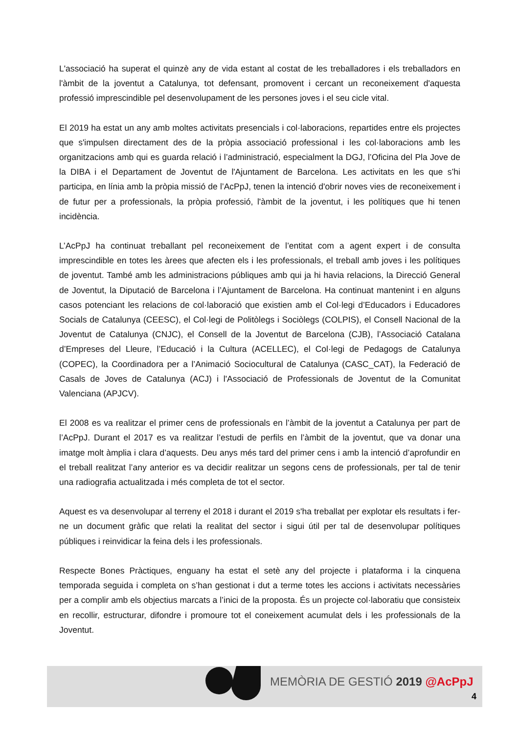L'associació ha superat el quinzè any de vida estant al costat de les treballadores i els treballadors en l'àmbit de la joventut a Catalunya, tot defensant, promovent i cercant un reconeixement d'aquesta professió imprescindible pel desenvolupament de les persones joves i el seu cicle vital.
El 2019 ha estat un any amb moltes activitats presencials i col·laboracions, repartides entre els projectes que s'impulsen directament des de la pròpia associació professional i les col·laboracions amb les organitzacions amb qui es guarda relació i l’administració, especialment la DGJ, l’Oficina del Pla Jove de la DIBA i el Departament de Joventut de l'Ajuntament de Barcelona. Les activitats en les que s’hi participa, en línia amb la pròpia missió de l’AcPpJ, tenen la intenció d'obrir noves vies de reconeixement i de futur per a professionals, la pròpia professió, l'àmbit de la joventut, i les polítiques que hi tenen incidència.
L’AcPpJ ha continuat treballant pel reconeixement de l’entitat com a agent expert i de consulta imprescindible en totes les àrees que afecten els i les professionals, el treball amb joves i les polítiques de joventut. També amb les administracions públiques amb qui ja hi havia relacions, la Direcció General de Joventut, la Diputació de Barcelona i l’Ajuntament de Barcelona. Ha continuat mantenint i en alguns casos potenciant les relacions de col·laboració que existien amb el Col·legi d’Educadors i Educadores Socials de Catalunya (CEESC), el Col·legi de Politòlegs i Sociòlegs (COLPIS), el Consell Nacional de la Joventut de Catalunya (CNJC), el Consell de la Joventut de Barcelona (CJB), l’Associació Catalana d’Empreses del Lleure, l’Educació i la Cultura (ACELLEC), el Col·legi de Pedagogs de Catalunya (COPEC), la Coordinadora per a l’Animació Sociocultural de Catalunya (CASC_CAT), la Federació de Casals de Joves de Catalunya (ACJ) i l'Associació de Professionals de Joventut de la Comunitat Valenciana (APJCV).
El 2008 es va realitzar el primer cens de professionals en l’àmbit de la joventut a Catalunya per part de l’AcPpJ. Durant el 2017 es va realitzar l’estudi de perfils en l’àmbit de la joventut, que va donar una imatge molt àmplia i clara d’aquests. Deu anys més tard del primer cens i amb la intenció d’aprofundir en el treball realitzat l’any anterior es va decidir realitzar un segons cens de professionals, per tal de tenir una radiografia actualitzada i més completa de tot el sector.
Aquest es va desenvolupar al terreny el 2018 i durant el 2019 s'ha treballat per explotar els resultats i fer-ne un document gràfic que relati la realitat del sector i sigui útil per tal de desenvolupar polítiques públiques i reinvidicar la feina dels i les professionals.
Respecte Bones Pràctiques, enguany ha estat el setè any del projecte i plataforma i la cinquena temporada seguida i completa on s’han gestionat i dut a terme totes les accions i activitats necessàries per a complir amb els objectius marcats a l’inici de la proposta. És un projecte col·laboratiu que consisteix en recollir, estructurar, difondre i promoure tot el coneixement acumulat dels i les professionals de la Joventut.
MEMÒRIA DE GESTIÓ 2019 @AcPpJ
4